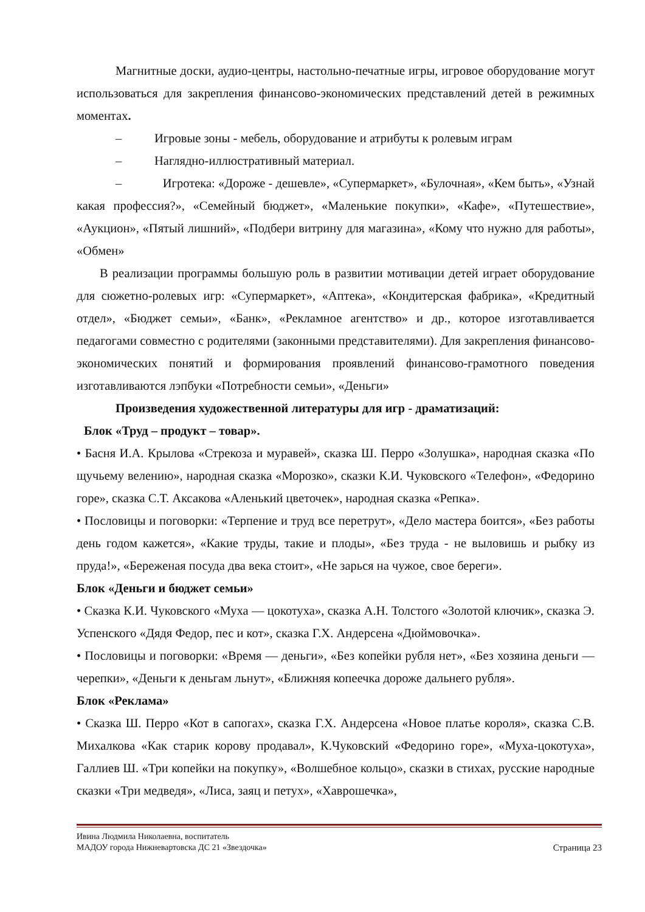Магнитные доски, аудио-центры, настольно-печатные игры, игровое оборудование могут использоваться для закрепления финансово-экономических представлений детей в режимных моментах.
– Игровые зоны - мебель, оборудование и атрибуты к ролевым играм
– Наглядно-иллюстративный материал.
– Игротека: «Дороже - дешевле», «Супермаркет», «Булочная», «Кем быть», «Узнай какая профессия?», «Семейный бюджет», «Маленькие покупки», «Кафе», «Путешествие», «Аукцион», «Пятый лишний», «Подбери витрину для магазина», «Кому что нужно для работы», «Обмен»
В реализации программы большую роль в развитии мотивации детей играет оборудование для сюжетно-ролевых игр: «Супермаркет», «Аптека», «Кондитерская фабрика», «Кредитный отдел», «Бюджет семьи», «Банк», «Рекламное агентство» и др., которое изготавливается педагогами совместно с родителями (законными представителями). Для закрепления финансово-экономических понятий и формирования проявлений финансово-грамотного поведения изготавливаются лэпбуки «Потребности семьи», «Деньги»
Произведения художественной литературы для игр - драматизаций:
Блок «Труд – продукт – товар».
• Басня И.А. Крылова «Стрекоза и муравей», сказка Ш. Перро «Золушка», народная сказка «По щучьему велению», народная сказка «Морозко», сказки К.И. Чуковского «Телефон», «Федорино горе», сказка С.Т. Аксакова «Аленький цветочек», народная сказка «Репка».
• Пословицы и поговорки: «Терпение и труд все перетрут», «Дело мастера боится», «Без работы день годом кажется», «Какие труды, такие и плоды», «Без труда - не выловишь и рыбку из пруда!», «Береженая посуда два века стоит», «Не зарься на чужое, свое береги».
Блок «Деньги и бюджет семьи»
• Сказка К.И. Чуковского «Муха — цокотуха», сказка А.Н. Толстого «Золотой ключик», сказка Э. Успенского «Дядя Федор, пес и кот», сказка Г.Х. Андерсена «Дюймовочка».
• Пословицы и поговорки: «Время — деньги», «Без копейки рубля нет», «Без хозяина деньги — черепки», «Деньги к деньгам льнут», «Ближняя копеечка дороже дальнего рубля».
Блок «Реклама»
• Сказка Ш. Перро «Кот в сапогах», сказка Г.Х. Андерсена «Новое платье короля», сказка С.В. Михалкова «Как старик корову продавал», К.Чуковский «Федорино горе», «Муха-цокотуха», Галлиев Ш. «Три копейки на покупку», «Волшебное кольцо», сказки в стихах, русские народные сказки «Три медведя», «Лиса, заяц и петух», «Хаврошечка»,
Ивина Людмила Николаевна, воспитатель
МАДОУ города Нижневартовска ДС 21 «Звездочка» Страница 23